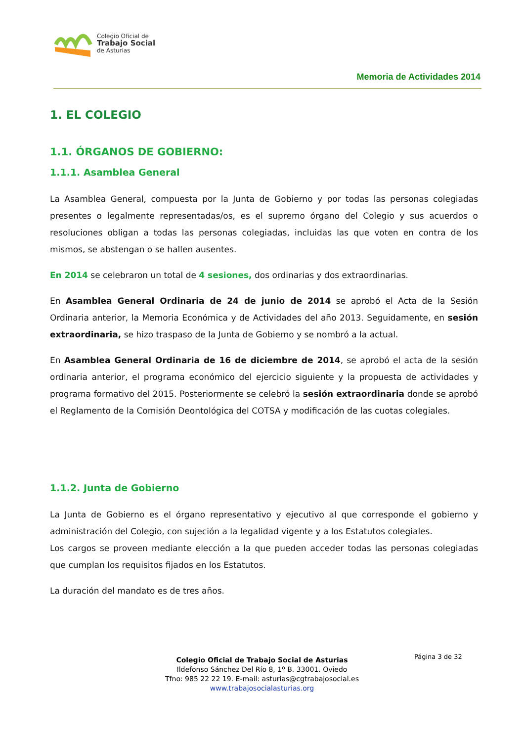Colegio Oficial de
Trabajo Social
de Asturias
Memoria de Actividades 2014
1. EL COLEGIO
1.1. ÓRGANOS DE GOBIERNO:
1.1.1. Asamblea General
La Asamblea General, compuesta por la Junta de Gobierno y por todas las personas colegiadas presentes o legalmente representadas/os, es el supremo órgano del Colegio y sus acuerdos o resoluciones obligan a todas las personas colegiadas, incluidas las que voten en contra de los mismos, se abstengan o se hallen ausentes.
En 2014 se celebraron un total de 4 sesiones, dos ordinarias y dos extraordinarias.
En Asamblea General Ordinaria de 24 de junio de 2014 se aprobó el Acta de la Sesión Ordinaria anterior, la Memoria Económica y de Actividades del año 2013. Seguidamente, en sesión extraordinaria, se hizo traspaso de la Junta de Gobierno y se nombró a la actual.
En Asamblea General Ordinaria de 16 de diciembre de 2014, se aprobó el acta de la sesión ordinaria anterior, el programa económico del ejercicio siguiente y la propuesta de actividades y programa formativo del 2015. Posteriormente se celebró la sesión extraordinaria donde se aprobó el Reglamento de la Comisión Deontológica del COTSA y modificación de las cuotas colegiales.
1.1.2. Junta de Gobierno
La Junta de Gobierno es el órgano representativo y ejecutivo al que corresponde el gobierno y administración del Colegio, con sujeción a la legalidad vigente y a los Estatutos colegiales.
Los cargos se proveen mediante elección a la que pueden acceder todas las personas colegiadas que cumplan los requisitos fijados en los Estatutos.
La duración del mandato es de tres años.
Página 3 de 32
Colegio Oficial de Trabajo Social de Asturias
Ildefonso Sánchez Del Río 8, 1º B. 33001. Oviedo
Tfno: 985 22 22 19. E-mail: asturias@cgtrabajosocial.es
www.trabajosocialasturias.org